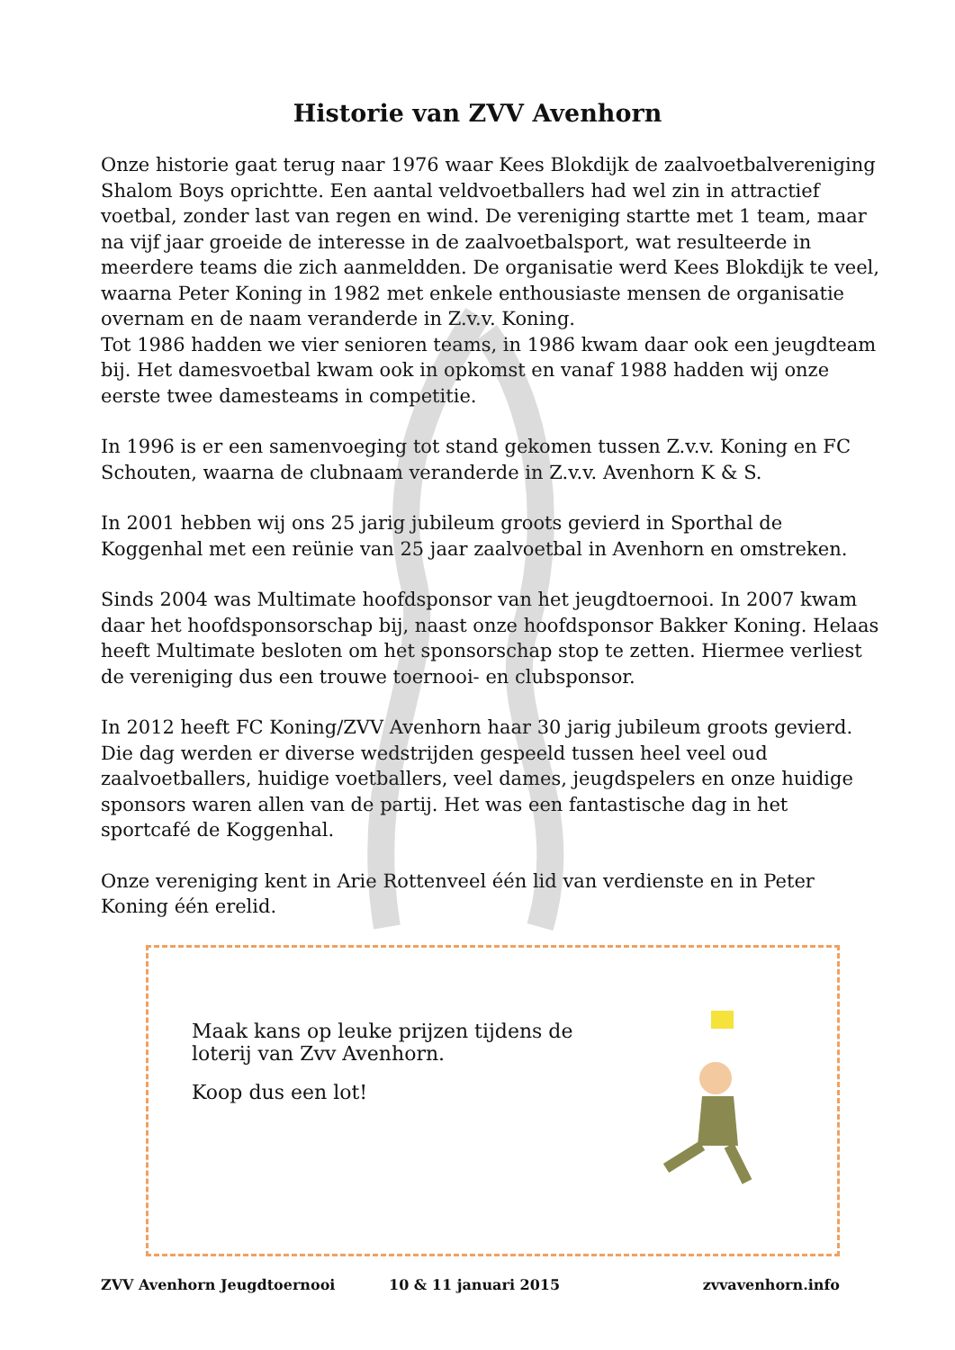Historie van ZVV Avenhorn
Onze historie gaat terug naar 1976 waar Kees Blokdijk de zaalvoetbalvereniging Shalom Boys oprichtte. Een aantal veldvoetballers had wel zin in attractief voetbal, zonder last van regen en wind. De vereniging startte met 1 team, maar na vijf jaar groeide de interesse in de zaalvoetbalsport, wat resulteerde in meerdere teams die zich aanmeldden. De organisatie werd Kees Blokdijk te veel, waarna Peter Koning in 1982 met enkele enthousiaste mensen de organisatie overnam en de naam veranderde in Z.v.v. Koning.
Tot 1986 hadden we vier senioren teams, in 1986 kwam daar ook een jeugdteam bij. Het damesvoetbal kwam ook in opkomst en vanaf 1988 hadden wij onze eerste twee damesteams in competitie.
In 1996 is er een samenvoeging tot stand gekomen tussen Z.v.v. Koning en FC Schouten, waarna de clubnaam veranderde in Z.v.v. Avenhorn K & S.
In 2001 hebben wij ons 25 jarig jubileum groots gevierd in Sporthal de Koggenhal met een reünie van 25 jaar zaalvoetbal in Avenhorn en omstreken.
Sinds 2004 was Multimate hoofdsponsor van het jeugdtoernooi. In 2007 kwam daar het hoofdsponsorschap bij, naast onze hoofdsponsor Bakker Koning. Helaas heeft Multimate besloten om het sponsorschap stop te zetten. Hiermee verliest de vereniging dus een trouwe toernooi- en clubsponsor.
In 2012 heeft FC Koning/ZVV Avenhorn haar 30 jarig jubileum groots gevierd. Die dag werden er diverse wedstrijden gespeeld tussen heel veel oud zaalvoetballers, huidige voetballers, veel dames, jeugdspelers en onze huidige sponsors waren allen van de partij. Het was een fantastische dag in het sportcafé de Koggenhal.
Onze vereniging kent in Arie Rottenveel één lid van verdienste en in Peter Koning één erelid.
Maak kans op leuke prijzen tijdens de
loterij van Zvv Avenhorn.
Koop dus een lot!
ZVV Avenhorn Jeugdtoernooi 10 & 11 januari 2015 zvvavenhorn.info